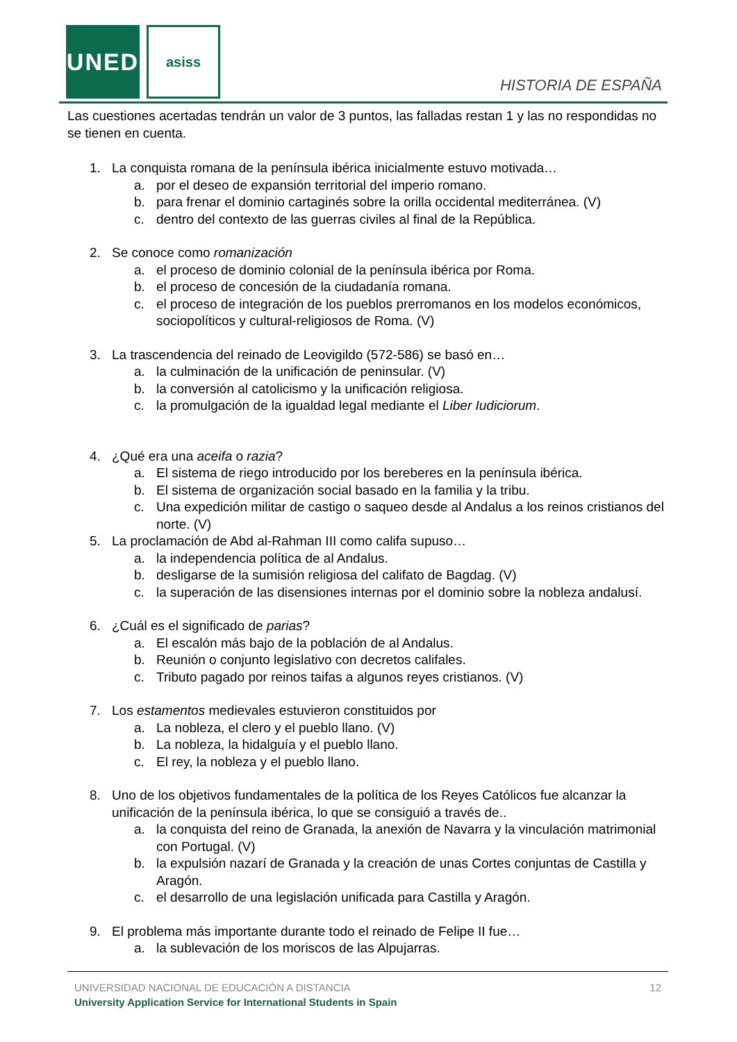UNED asiss
HISTORIA DE ESPAÑA
Las cuestiones acertadas tendrán un valor de 3 puntos, las falladas restan 1 y las no respondidas no se tienen en cuenta.
1. La conquista romana de la península ibérica inicialmente estuvo motivada…
a. por el deseo de expansión territorial del imperio romano.
b. para frenar el dominio cartaginés sobre la orilla occidental mediterránea. (V)
c. dentro del contexto de las guerras civiles al final de la República.
2. Se conoce como romanización
a. el proceso de dominio colonial de la península ibérica por Roma.
b. el proceso de concesión de la ciudadanía romana.
c. el proceso de integración de los pueblos prerromanos en los modelos económicos, sociopolíticos y cultural-religiosos de Roma. (V)
3. La trascendencia del reinado de Leovigildo (572-586) se basó en…
a. la culminación de la unificación de peninsular. (V)
b. la conversión al catolicismo y la unificación religiosa.
c. la promulgación de la igualdad legal mediante el Liber Iudiciorum.
4. ¿Qué era una aceifa o razia?
a. El sistema de riego introducido por los bereberes en la península ibérica.
b. El sistema de organización social basado en la familia y la tribu.
c. Una expedición militar de castigo o saqueo desde al Andalus a los reinos cristianos del norte. (V)
5. La proclamación de Abd al-Rahman III como califa supuso…
a. la independencia política de al Andalus.
b. desligarse de la sumisión religiosa del califato de Bagdag. (V)
c. la superación de las disensiones internas por el dominio sobre la nobleza andalusí.
6. ¿Cuál es el significado de parias?
a. El escalón más bajo de la población de al Andalus.
b. Reunión o conjunto legislativo con decretos califales.
c. Tributo pagado por reinos taifas a algunos reyes cristianos. (V)
7. Los estamentos medievales estuvieron constituidos por
a. La nobleza, el clero y el pueblo llano. (V)
b. La nobleza, la hidalguía y el pueblo llano.
c. El rey, la nobleza y el pueblo llano.
8. Uno de los objetivos fundamentales de la política de los Reyes Católicos fue alcanzar la unificación de la península ibérica, lo que se consiguió a través de..
a. la conquista del reino de Granada, la anexión de Navarra y la vinculación matrimonial con Portugal. (V)
b. la expulsión nazarí de Granada y la creación de unas Cortes conjuntas de Castilla y Aragón.
c. el desarrollo de una legislación unificada para Castilla y Aragón.
9. El problema más importante durante todo el reinado de Felipe II fue…
a. la sublevación de los moriscos de las Alpujarras.
UNIVERSIDAD NACIONAL DE EDUCACIÓN A DISTANCIA
12
University Application Service for International Students in Spain